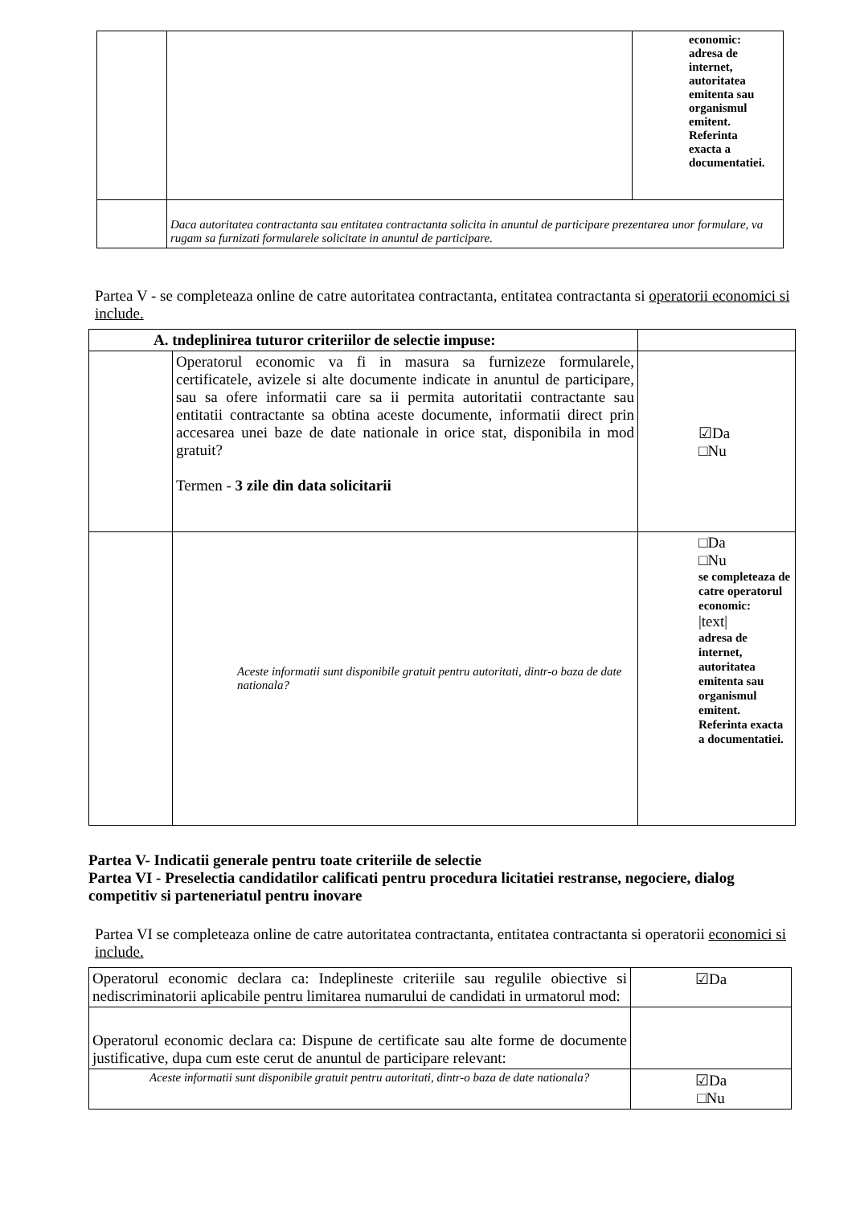| | | economic: adresa de internet, autoritatea emitenta sau organismul emitent. Referinta exacta a documentatiei. |
| | Daca autoritatea contractanta sau entitatea contractanta solicita in anuntul de participare prezentarea unor formulare, va rugam sa furnizati formularele solicitate in anuntul de participare. | |
Partea V - se completeaza online de catre autoritatea contractanta, entitatea contractanta si operatorii economici si include.
| A. tndeplinirea tuturor criteriilor de selectie impuse: | | |
| | Operatorul economic va fi in masura sa furnizeze formularele, certificatele, avizele si alte documente indicate in anuntul de participare, sau sa ofere informatii care sa ii permita autoritatii contractante sau entitatii contractante sa obtina aceste documente, informatii direct prin accesarea unei baze de date nationale in orice stat, disponibila in mod gratuit? Termen - 3 zile din data solicitarii | ☑Da □Nu |
| | Aceste informatii sunt disponibile gratuit pentru autoritati, dintr-o baza de date nationala? | □Da □Nu se completeaza de catre operatorul economic: /text/ adresa de internet, autoritatea emitenta sau organismul emitent. Referinta exacta a documentatiei. |
Partea V- Indicatii generale pentru toate criteriile de selectie
Partea VI - Preselectia candidatilor calificati pentru procedura licitatiei restranse, negociere, dialog competitiv si parteneriatul pentru inovare
Partea VI se completeaza online de catre autoritatea contractanta, entitatea contractanta si operatorii economici si include.
| Operatorul economic declara ca: Indeplineste criteriile sau regulile obiective si nediscriminatorii aplicabile pentru limitarea numarului de candidati in urmatorul mod: | ☑Da |
| Operatorul economic declara ca: Dispune de certificate sau alte forme de documente justificative, dupa cum este cerut de anuntul de participare relevant: | |
| Aceste informatii sunt disponibile gratuit pentru autoritati, dintr-o baza de date nationala? | ☑Da □Nu |